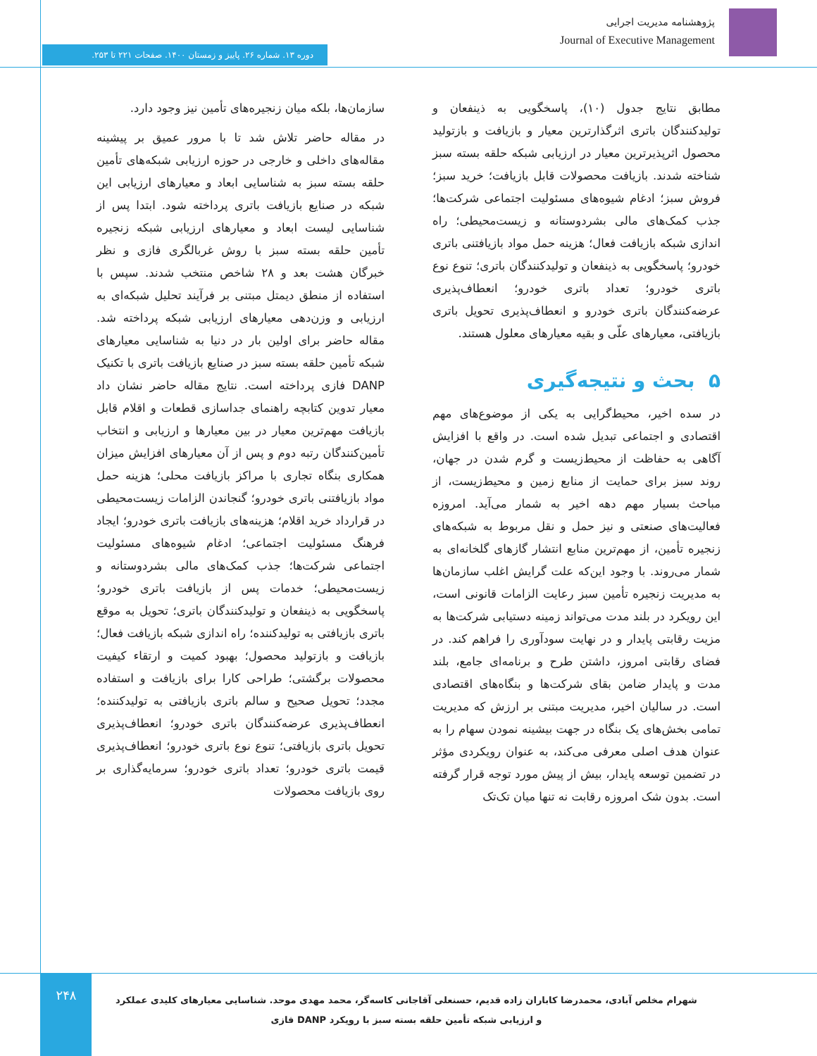پژوهشنامه مدیریت اجرایی
Journal of Executive Management
دوره ۱۳. شماره ۲۶. پاییز و زمستان ۱۴۰۰. صفحات ۲۲۱ تا ۲۵۳.
مطابق نتایج جدول (۱۰)، پاسخگویی به ذینفعان و تولیدکنندگان باتری اثرگذارترین معیار و بازیافت و بازتولید محصول اثرپذیرترین معیار در ارزیابی شبکه حلقه بسته سبز شناخته شدند. بازیافت محصولات قابل بازیافت؛ خرید سبز؛ فروش سبز؛ ادغام شیوه‌های مسئولیت اجتماعی شرکت‌ها؛ جذب کمک‌های مالی بشردوستانه و زیست‌محیطی؛ راه اندازی شبکه بازیافت فعال؛ هزینه حمل مواد بازیافتنی باتری خودرو؛ پاسخگویی به ذینفعان و تولیدکنندگان باتری؛ تنوع نوع باتری خودرو؛ تعداد باتری خودرو؛ انعطاف‌پذیری عرضه‌کنندگان باتری خودرو و انعطاف‌پذیری تحویل باتری بازیافتی، معیارهای علّی و بقیه معیارهای معلول هستند.
۵ بحث و نتیجه‌گیری
در سده اخیر، محیط‌گرایی به یکی از موضوع‌های مهم اقتصادی و اجتماعی تبدیل شده است. در واقع با افزایش آگاهی به حفاظت از محیط‌زیست و گرم شدن در جهان، روند سبز برای حمایت از منابع زمین و محیط‌زیست، از مباحث بسیار مهم دهه اخیر به شمار می‌آید. امروزه فعالیت‌های صنعتی و نیز حمل و نقل مربوط به شبکه‌های زنجیره تأمین، از مهم‌ترین منابع انتشار گازهای گلخانه‌ای به شمار می‌روند. با وجود این‌که علت گرایش اغلب سازمان‌ها به مدیریت زنجیره تأمین سبز رعایت الزامات قانونی است، این رویکرد در بلند مدت می‌تواند زمینه دستیابی شرکت‌ها به مزیت رقابتی پایدار و در نهایت سودآوری را فراهم کند. در فضای رقابتی امروز، داشتن طرح و برنامه‌ای جامع، بلند مدت و پایدار ضامن بقای شرکت‌ها و بنگاه‌های اقتصادی است. در سالیان اخیر، مدیریت مبتنی بر ارزش که مدیریت تمامی بخش‌های یک بنگاه در جهت بیشینه نمودن سهام را به عنوان هدف اصلی معرفی می‌کند، به عنوان رویکردی مؤثر در تضمین توسعه پایدار، بیش از پیش مورد توجه قرار گرفته است. بدون شک امروزه رقابت نه تنها میان تک‌تک
سازمان‌ها، بلکه میان زنجیره‌های تأمین نیز وجود دارد.
در مقاله حاضر تلاش شد تا با مرور عمیق بر پیشینه مقاله‌های داخلی و خارجی در حوزه ارزیابی شبکه‌های تأمین حلقه بسته سبز به شناسایی ابعاد و معیارهای ارزیابی این شبکه در صنایع بازیافت باتری پرداخته شود. ابتدا پس از شناسایی لیست ابعاد و معیارهای ارزیابی شبکه زنجیره تأمین حلقه بسته سبز با روش غربالگری فازی و نظر خبرگان هشت بعد و ۲۸ شاخص منتخب شدند. سپس با استفاده از منطق دیمتل مبتنی بر فرآیند تحلیل شبکه‌ای به ارزیابی و وزن‌دهی معیارهای ارزیابی شبکه پرداخته شد. مقاله حاضر برای اولین بار در دنیا به شناسایی معیارهای شبکه تأمین حلقه بسته سبز در صنایع بازیافت باتری با تکنیک DANP فازی پرداخته است. نتایج مقاله حاضر نشان داد معیار تدوین کتابچه راهنمای جداسازی قطعات و اقلام قابل بازیافت مهم‌ترین معیار در بین معیارها و ارزیابی و انتخاب تأمین‌کنندگان رتبه دوم و پس از آن معیارهای افزایش میزان همکاری بنگاه تجاری با مراکز بازیافت محلی؛ هزینه حمل مواد بازیافتنی باتری خودرو؛ گنجاندن الزامات زیست‌محیطی در قرارداد خرید اقلام؛ هزینه‌های بازیافت باتری خودرو؛ ایجاد فرهنگ مسئولیت اجتماعی؛ ادغام شیوه‌های مسئولیت اجتماعی شرکت‌ها؛ جذب کمک‌های مالی بشردوستانه و زیست‌محیطی؛ خدمات پس از بازیافت باتری خودرو؛ پاسخگویی به ذینفعان و تولیدکنندگان باتری؛ تحویل به موقع باتری بازیافتی به تولیدکننده؛ راه اندازی شبکه بازیافت فعال؛ بازیافت و بازتولید محصول؛ بهبود کمیت و ارتقاء کیفیت محصولات برگشتی؛ طراحی کارا برای بازیافت و استفاده مجدد؛ تحویل صحیح و سالم باتری بازیافتی به تولیدکننده؛ انعطاف‌پذیری عرضه‌کنندگان باتری خودرو؛ انعطاف‌پذیری تحویل باتری بازیافتی؛ تنوع نوع باتری خودرو؛ انعطاف‌پذیری قیمت باتری خودرو؛ تعداد باتری خودرو؛ سرمایه‌گذاری بر روی بازیافت محصولات
۲۴۸
شهرام مخلص آبادی، محمدرضا کاباران زاده قدیم، حسنعلی آقاجانی کاسه‌گر، محمد مهدی موحد. شناسایی معیارهای کلیدی عملکرد و ارزیابی شبکه تأمین حلقه بسته سبز با رویکرد DANP فازی